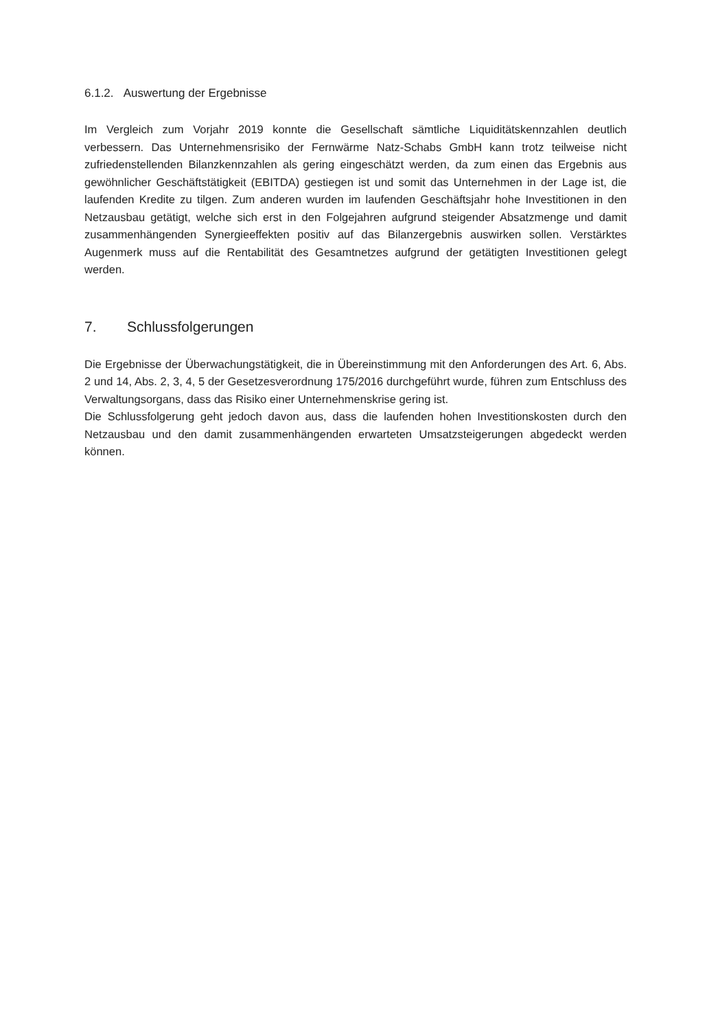6.1.2. Auswertung der Ergebnisse
Im Vergleich zum Vorjahr 2019 konnte die Gesellschaft sämtliche Liquiditätskennzahlen deutlich verbessern. Das Unternehmensrisiko der Fernwärme Natz-Schabs GmbH kann trotz teilweise nicht zufriedenstellenden Bilanzkennzahlen als gering eingeschätzt werden, da zum einen das Ergebnis aus gewöhnlicher Geschäftstätigkeit (EBITDA) gestiegen ist und somit das Unternehmen in der Lage ist, die laufenden Kredite zu tilgen. Zum anderen wurden im laufenden Geschäftsjahr hohe Investitionen in den Netzausbau getätigt, welche sich erst in den Folgejahren aufgrund steigender Absatzmenge und damit zusammenhängenden Synergieeffekten positiv auf das Bilanzergebnis auswirken sollen. Verstärktes Augenmerk muss auf die Rentabilität des Gesamtnetzes aufgrund der getätigten Investitionen gelegt werden.
7. Schlussfolgerungen
Die Ergebnisse der Überwachungstätigkeit, die in Übereinstimmung mit den Anforderungen des Art. 6, Abs. 2 und 14, Abs. 2, 3, 4, 5 der Gesetzesverordnung 175/2016 durchgeführt wurde, führen zum Entschluss des Verwaltungsorgans, dass das Risiko einer Unternehmenskrise gering ist.
Die Schlussfolgerung geht jedoch davon aus, dass die laufenden hohen Investitionskosten durch den Netzausbau und den damit zusammenhängenden erwarteten Umsatzsteigerungen abgedeckt werden können.